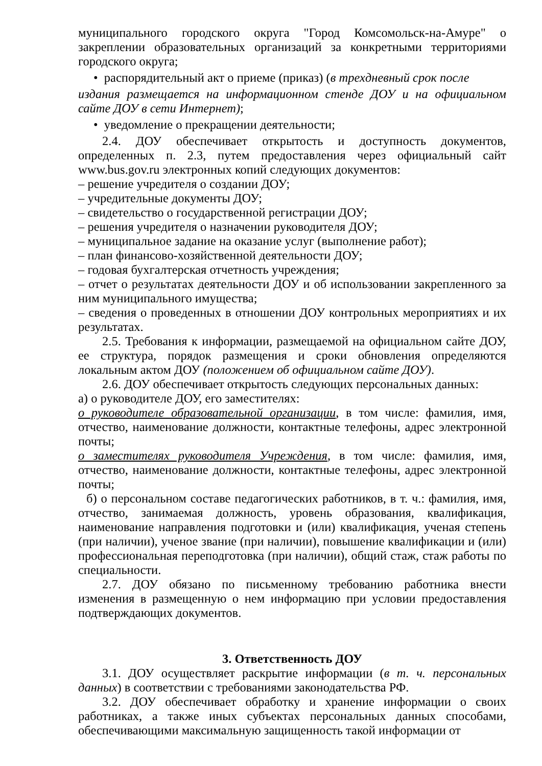муниципального городского округа "Город Комсомольск-на-Амуре" о закреплении образовательных организаций за конкретными территориями городского округа;
• распорядительный акт о приеме (приказ) (в трехдневный срок после
издания размещается на информационном стенде ДОУ и на официальном сайте ДОУ в сети Интернет);
• уведомление о прекращении деятельности;
2.4. ДОУ обеспечивает открытость и доступность документов, определенных п. 2.3, путем предоставления через официальный сайт www.bus.gov.ru электронных копий следующих документов:
– решение учредителя о создании ДОУ;
– учредительные документы ДОУ;
– свидетельство о государственной регистрации ДОУ;
– решения учредителя о назначении руководителя ДОУ;
– муниципальное задание на оказание услуг (выполнение работ);
– план финансово-хозяйственной деятельности ДОУ;
– годовая бухгалтерская отчетность учреждения;
– отчет о результатах деятельности ДОУ и об использовании закрепленного за ним муниципального имущества;
– сведения о проведенных в отношении ДОУ контрольных мероприятиях и их результатах.
2.5. Требования к информации, размещаемой на официальном сайте ДОУ, ее структура, порядок размещения и сроки обновления определяются локальным актом ДОУ (положением об официальном сайте ДОУ).
2.6. ДОУ обеспечивает открытость следующих персональных данных:
а) о руководителе ДОУ, его заместителях:
о руководителе образовательной организации, в том числе: фамилия, имя, отчество, наименование должности, контактные телефоны, адрес электронной почты;
о заместителях руководителя Учреждения, в том числе: фамилия, имя, отчество, наименование должности, контактные телефоны, адрес электронной почты;
б) о персональном составе педагогических работников, в т. ч.: фамилия, имя, отчество, занимаемая должность, уровень образования, квалификация, наименование направления подготовки и (или) квалификация, ученая степень (при наличии), ученое звание (при наличии), повышение квалификации и (или) профессиональная переподготовка (при наличии), общий стаж, стаж работы по специальности.
2.7. ДОУ обязано по письменному требованию работника внести изменения в размещенную о нем информацию при условии предоставления подтверждающих документов.
3. Ответственность ДОУ
3.1. ДОУ осуществляет раскрытие информации (в т. ч. персональных данных) в соответствии с требованиями законодательства РФ.
3.2. ДОУ обеспечивает обработку и хранение информации о своих работниках, а также иных субъектах персональных данных способами, обеспечивающими максимальную защищенность такой информации от